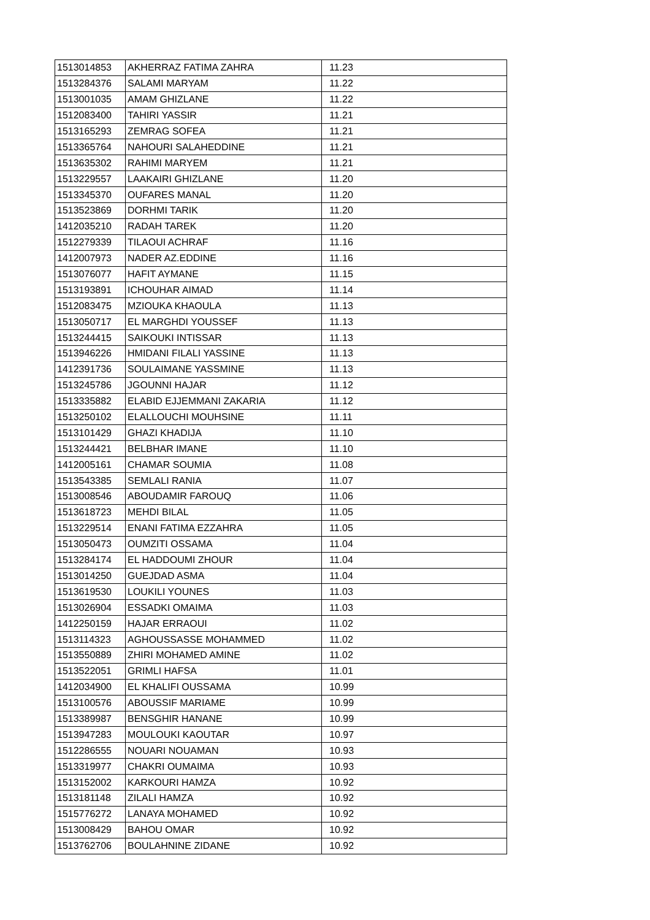| 1513014853 | AKHERRAZ FATIMA ZAHRA | 11.23 |
| 1513284376 | SALAMI MARYAM | 11.22 |
| 1513001035 | AMAM GHIZLANE | 11.22 |
| 1512083400 | TAHIRI YASSIR | 11.21 |
| 1513165293 | ZEMRAG SOFEA | 11.21 |
| 1513365764 | NAHOURI SALAHEDDINE | 11.21 |
| 1513635302 | RAHIMI MARYEM | 11.21 |
| 1513229557 | LAAKAIRI GHIZLANE | 11.20 |
| 1513345370 | OUFARES MANAL | 11.20 |
| 1513523869 | DORHMI TARIK | 11.20 |
| 1412035210 | RADAH TAREK | 11.20 |
| 1512279339 | TILAOUI ACHRAF | 11.16 |
| 1412007973 | NADER AZ.EDDINE | 11.16 |
| 1513076077 | HAFIT AYMANE | 11.15 |
| 1513193891 | ICHOUHAR AIMAD | 11.14 |
| 1512083475 | MZIOUKA KHAOULA | 11.13 |
| 1513050717 | EL MARGHDI YOUSSEF | 11.13 |
| 1513244415 | SAIKOUKI INTISSAR | 11.13 |
| 1513946226 | HMIDANI FILALI YASSINE | 11.13 |
| 1412391736 | SOULAIMANE YASSMINE | 11.13 |
| 1513245786 | JGOUNNI HAJAR | 11.12 |
| 1513335882 | ELABID EJJEMMANI ZAKARIA | 11.12 |
| 1513250102 | ELALLOUCHI MOUHSINE | 11.11 |
| 1513101429 | GHAZI KHADIJA | 11.10 |
| 1513244421 | BELBHAR IMANE | 11.10 |
| 1412005161 | CHAMAR SOUMIA | 11.08 |
| 1513543385 | SEMLALI RANIA | 11.07 |
| 1513008546 | ABOUDAMIR FAROUQ | 11.06 |
| 1513618723 | MEHDI BILAL | 11.05 |
| 1513229514 | ENANI FATIMA EZZAHRA | 11.05 |
| 1513050473 | OUMZITI OSSAMA | 11.04 |
| 1513284174 | EL HADDOUMI ZHOUR | 11.04 |
| 1513014250 | GUEJDAD ASMA | 11.04 |
| 1513619530 | LOUKILI YOUNES | 11.03 |
| 1513026904 | ESSADKI OMAIMA | 11.03 |
| 1412250159 | HAJAR ERRAOUI | 11.02 |
| 1513114323 | AGHOUSSASSE MOHAMMED | 11.02 |
| 1513550889 | ZHIRI MOHAMED AMINE | 11.02 |
| 1513522051 | GRIMLI HAFSA | 11.01 |
| 1412034900 | EL KHALIFI OUSSAMA | 10.99 |
| 1513100576 | ABOUSSIF MARIAME | 10.99 |
| 1513389987 | BENSGHIR HANANE | 10.99 |
| 1513947283 | MOULOUKI KAOUTAR | 10.97 |
| 1512286555 | NOUARI NOUAMAN | 10.93 |
| 1513319977 | CHAKRI OUMAIMA | 10.93 |
| 1513152002 | KARKOURI HAMZA | 10.92 |
| 1513181148 | ZILALI HAMZA | 10.92 |
| 1515776272 | LANAYA MOHAMED | 10.92 |
| 1513008429 | BAHOU OMAR | 10.92 |
| 1513762706 | BOULAHNINE ZIDANE | 10.92 |